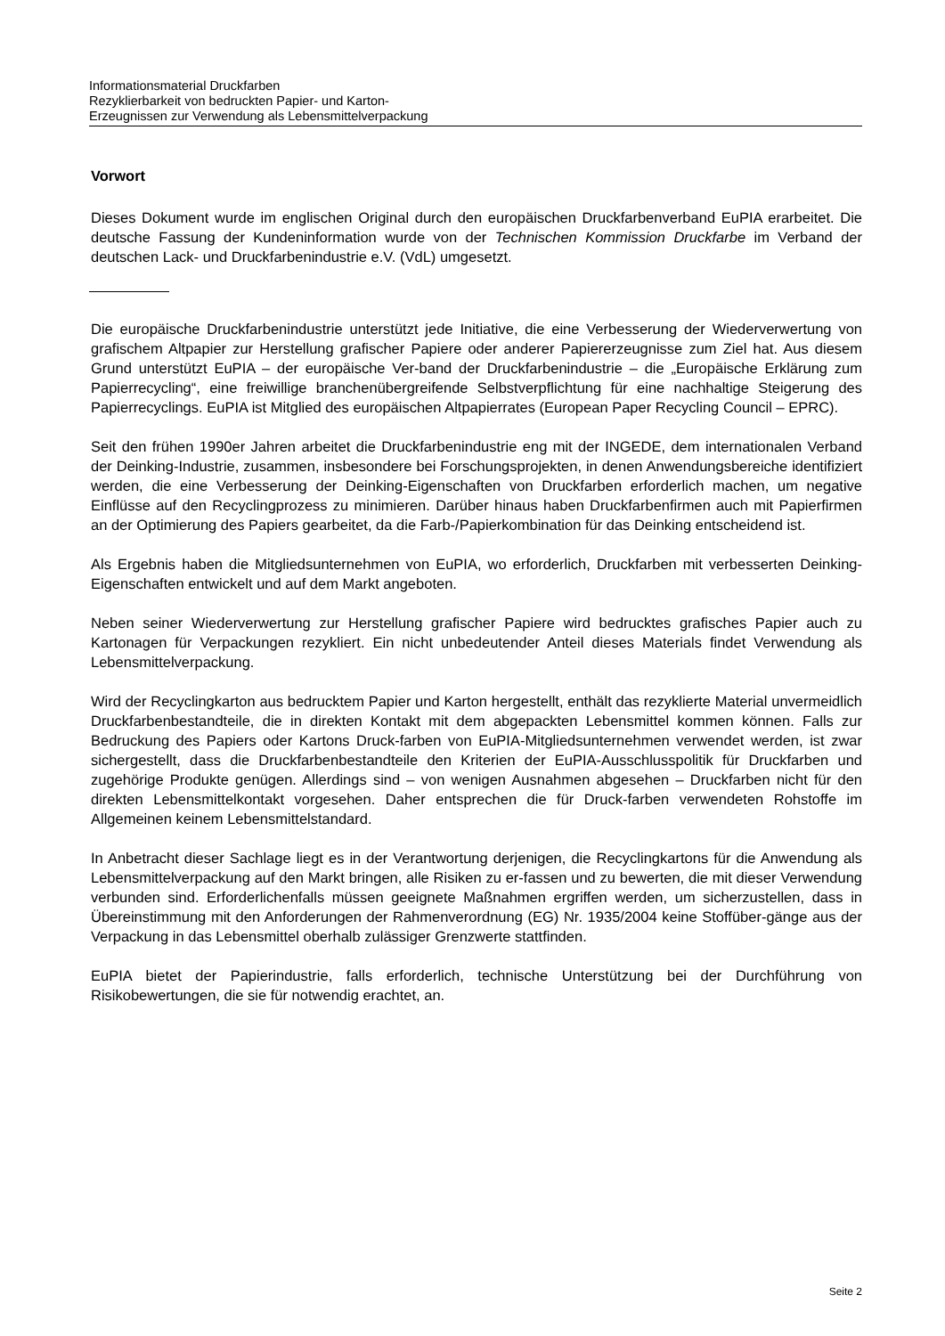Informationsmaterial Druckfarben
Rezyklierbarkeit von bedruckten Papier- und Karton-
Erzeugnissen zur Verwendung als Lebensmittelverpackung
Vorwort
Dieses Dokument wurde im englischen Original durch den europäischen Druckfarbenverband EuPIA erarbeitet. Die deutsche Fassung der Kundeninformation wurde von der Technischen Kommission Druckfarbe im Verband der deutschen Lack- und Druckfarbenindustrie e.V. (VdL) umgesetzt.
Die europäische Druckfarbenindustrie unterstützt jede Initiative, die eine Verbesserung der Wiederverwertung von grafischem Altpapier zur Herstellung grafischer Papiere oder anderer Papiererzeugnisse zum Ziel hat. Aus diesem Grund unterstützt EuPIA – der europäische Ver-band der Druckfarbenindustrie – die „Europäische Erklärung zum Papierrecycling“, eine freiwillige branchenübergreifende Selbstverpflichtung für eine nachhaltige Steigerung des Papierrecyclings. EuPIA ist Mitglied des europäischen Altpapierrates (European Paper Recycling Council – EPRC).
Seit den frühen 1990er Jahren arbeitet die Druckfarbenindustrie eng mit der INGEDE, dem internationalen Verband der Deinking-Industrie, zusammen, insbesondere bei Forschungsprojekten, in denen Anwendungsbereiche identifiziert werden, die eine Verbesserung der Deinking-Eigenschaften von Druckfarben erforderlich machen, um negative Einflüsse auf den Recyclingprozess zu minimieren. Darüber hinaus haben Druckfarbenfirmen auch mit Papierfirmen an der Optimierung des Papiers gearbeitet, da die Farb-/Papierkombination für das Deinking entscheidend ist.
Als Ergebnis haben die Mitgliedsunternehmen von EuPIA, wo erforderlich, Druckfarben mit verbesserten Deinking-Eigenschaften entwickelt und auf dem Markt angeboten.
Neben seiner Wiederverwertung zur Herstellung grafischer Papiere wird bedrucktes grafisches Papier auch zu Kartonagen für Verpackungen rezykliert. Ein nicht unbedeutender Anteil dieses Materials findet Verwendung als Lebensmittelverpackung.
Wird der Recyclingkarton aus bedrucktem Papier und Karton hergestellt, enthält das rezyklierte Material unvermeidlich Druckfarbenbestandteile, die in direkten Kontakt mit dem abgepackten Lebensmittel kommen können. Falls zur Bedruckung des Papiers oder Kartons Druck-farben von EuPIA-Mitgliedsunternehmen verwendet werden, ist zwar sichergestellt, dass die Druckfarbenbestandteile den Kriterien der EuPIA-Ausschlusspolitik für Druckfarben und zugehörige Produkte genügen. Allerdings sind – von wenigen Ausnahmen abgesehen – Druckfarben nicht für den direkten Lebensmittelkontakt vorgesehen. Daher entsprechen die für Druck-farben verwendeten Rohstoffe im Allgemeinen keinem Lebensmittelstandard.
In Anbetracht dieser Sachlage liegt es in der Verantwortung derjenigen, die Recyclingkartons für die Anwendung als Lebensmittelverpackung auf den Markt bringen, alle Risiken zu er-fassen und zu bewerten, die mit dieser Verwendung verbunden sind. Erforderlichenfalls müssen geeignete Maßnahmen ergriffen werden, um sicherzustellen, dass in Übereinstimmung mit den Anforderungen der Rahmenverordnung (EG) Nr. 1935/2004 keine Stoffüber-gänge aus der Verpackung in das Lebensmittel oberhalb zulässiger Grenzwerte stattfinden.
EuPIA bietet der Papierindustrie, falls erforderlich, technische Unterstützung bei der Durchführung von Risikobewertungen, die sie für notwendig erachtet, an.
Seite 2